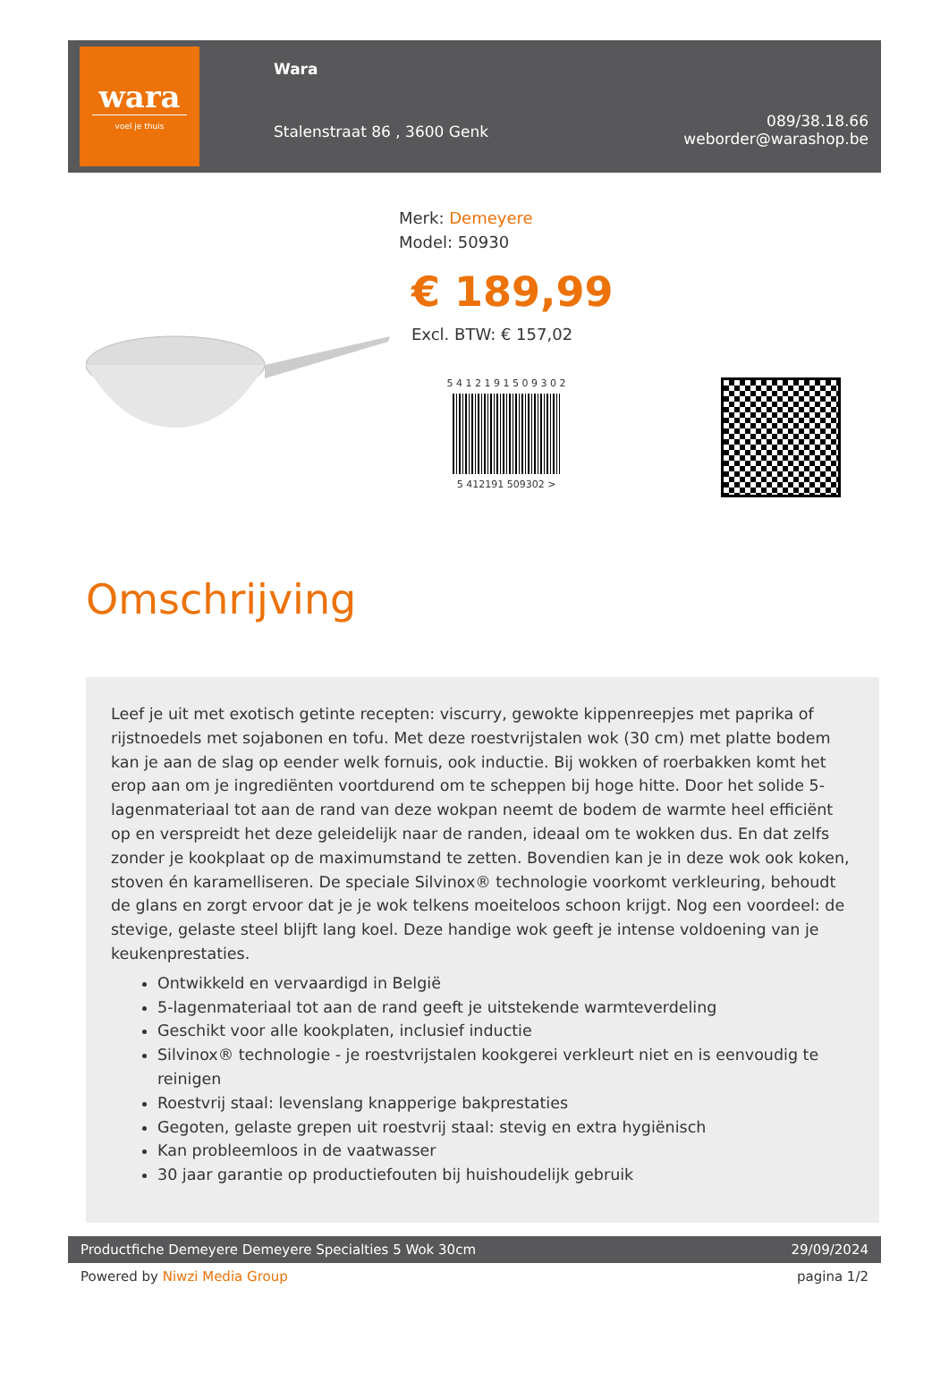wara
voel je thuis
Wara
Stalenstraat 86 , 3600 Genk
089/38.18.66
weborder@warashop.be
Merk: Demeyere
Model: 50930
€ 189,99
Excl. BTW: € 157,02
5 4 1 2 1 9 1 5 0 9 3 0 2
5 412191 509302 >
Omschrijving
Leef je uit met exotisch getinte recepten: viscurry, gewokte kippenreepjes met paprika of rijstnoedels met sojabonen en tofu. Met deze roestvrijstalen wok (30 cm) met platte bodem kan je aan de slag op eender welk fornuis, ook inductie. Bij wokken of roerbakken komt het erop aan om je ingrediënten voortdurend om te scheppen bij hoge hitte. Door het solide 5-lagenmateriaal tot aan de rand van deze wokpan neemt de bodem de warmte heel efficiënt op en verspreidt het deze geleidelijk naar de randen, ideaal om te wokken dus. En dat zelfs zonder je kookplaat op de maximumstand te zetten. Bovendien kan je in deze wok ook koken, stoven én karamelliseren. De speciale Silvinox® technologie voorkomt verkleuring, behoudt de glans en zorgt ervoor dat je je wok telkens moeiteloos schoon krijgt. Nog een voordeel: de stevige, gelaste steel blijft lang koel. Deze handige wok geeft je intense voldoening van je keukenprestaties.
Ontwikkeld en vervaardigd in België
5-lagenmateriaal tot aan de rand geeft je uitstekende warmteverdeling
Geschikt voor alle kookplaten, inclusief inductie
Silvinox® technologie - je roestvrijstalen kookgerei verkleurt niet en is eenvoudig te reinigen
Roestvrij staal: levenslang knapperige bakprestaties
Gegoten, gelaste grepen uit roestvrij staal: stevig en extra hygiënisch
Kan probleemloos in de vaatwasser
30 jaar garantie op productiefouten bij huishoudelijk gebruik
Productfiche Demeyere Demeyere Specialties 5 Wok 30cm 29/09/2024
Powered by Niwzi Media Group pagina 1/2